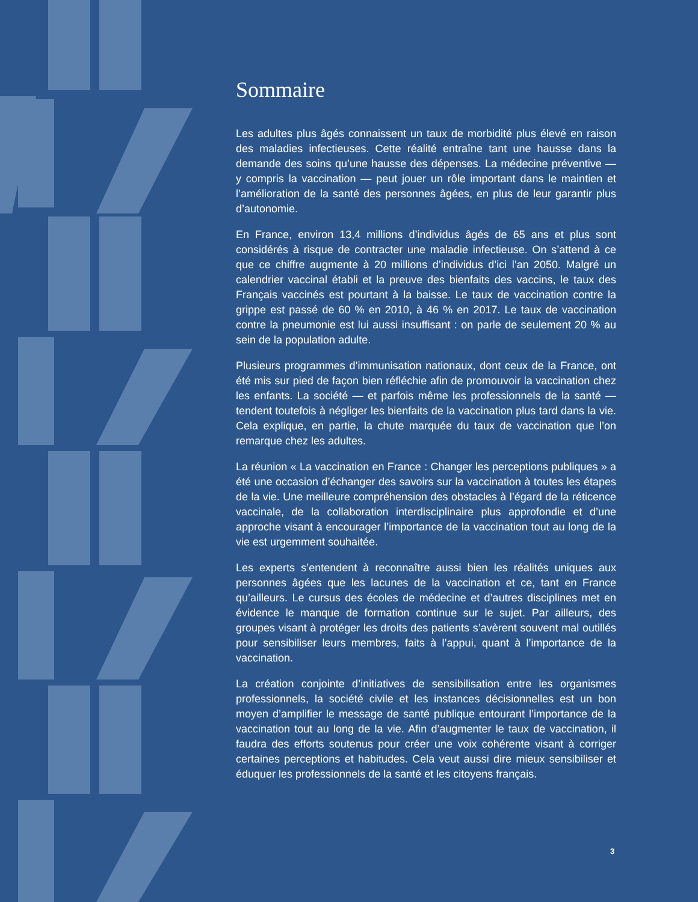Sommaire
Les adultes plus âgés connaissent un taux de morbidité plus élevé en raison des maladies infectieuses. Cette réalité entraîne tant une hausse dans la demande des soins qu’une hausse des dépenses. La médecine préventive — y compris la vaccination — peut jouer un rôle important dans le maintien et l’amélioration de la santé des personnes âgées, en plus de leur garantir plus d’autonomie.
En France, environ 13,4 millions d’individus âgés de 65 ans et plus sont considérés à risque de contracter une maladie infectieuse. On s’attend à ce que ce chiffre augmente à 20 millions d’individus d’ici l’an 2050. Malgré un calendrier vaccinal établi et la preuve des bienfaits des vaccins, le taux des Français vaccinés est pourtant à la baisse. Le taux de vaccination contre la grippe est passé de 60 % en 2010, à 46 % en 2017. Le taux de vaccination contre la pneumonie est lui aussi insuffisant : on parle de seulement 20 % au sein de la population adulte.
Plusieurs programmes d’immunisation nationaux, dont ceux de la France, ont été mis sur pied de façon bien réfléchie afin de promouvoir la vaccination chez les enfants. La société — et parfois même les professionnels de la santé — tendent toutefois à négliger les bienfaits de la vaccination plus tard dans la vie. Cela explique, en partie, la chute marquée du taux de vaccination que l’on remarque chez les adultes.
La réunion « La vaccination en France : Changer les perceptions publiques » a été une occasion d’échanger des savoirs sur la vaccination à toutes les étapes de la vie. Une meilleure compréhension des obstacles à l’égard de la réticence vaccinale, de la collaboration interdisciplinaire plus approfondie et d’une approche visant à encourager l’importance de la vaccination tout au long de la vie est urgemment souhaitée.
Les experts s’entendent à reconnaître aussi bien les réalités uniques aux personnes âgées que les lacunes de la vaccination et ce, tant en France qu’ailleurs. Le cursus des écoles de médecine et d’autres disciplines met en évidence le manque de formation continue sur le sujet. Par ailleurs, des groupes visant à protéger les droits des patients s’avèrent souvent mal outillés pour sensibiliser leurs membres, faits à l’appui, quant à l’importance de la vaccination.
La création conjointe d’initiatives de sensibilisation entre les organismes professionnels, la société civile et les instances décisionnelles est un bon moyen d’amplifier le message de santé publique entourant l’importance de la vaccination tout au long de la vie. Afin d’augmenter le taux de vaccination, il faudra des efforts soutenus pour créer une voix cohérente visant à corriger certaines perceptions et habitudes. Cela veut aussi dire mieux sensibiliser et éduquer les professionnels de la santé et les citoyens français.
3